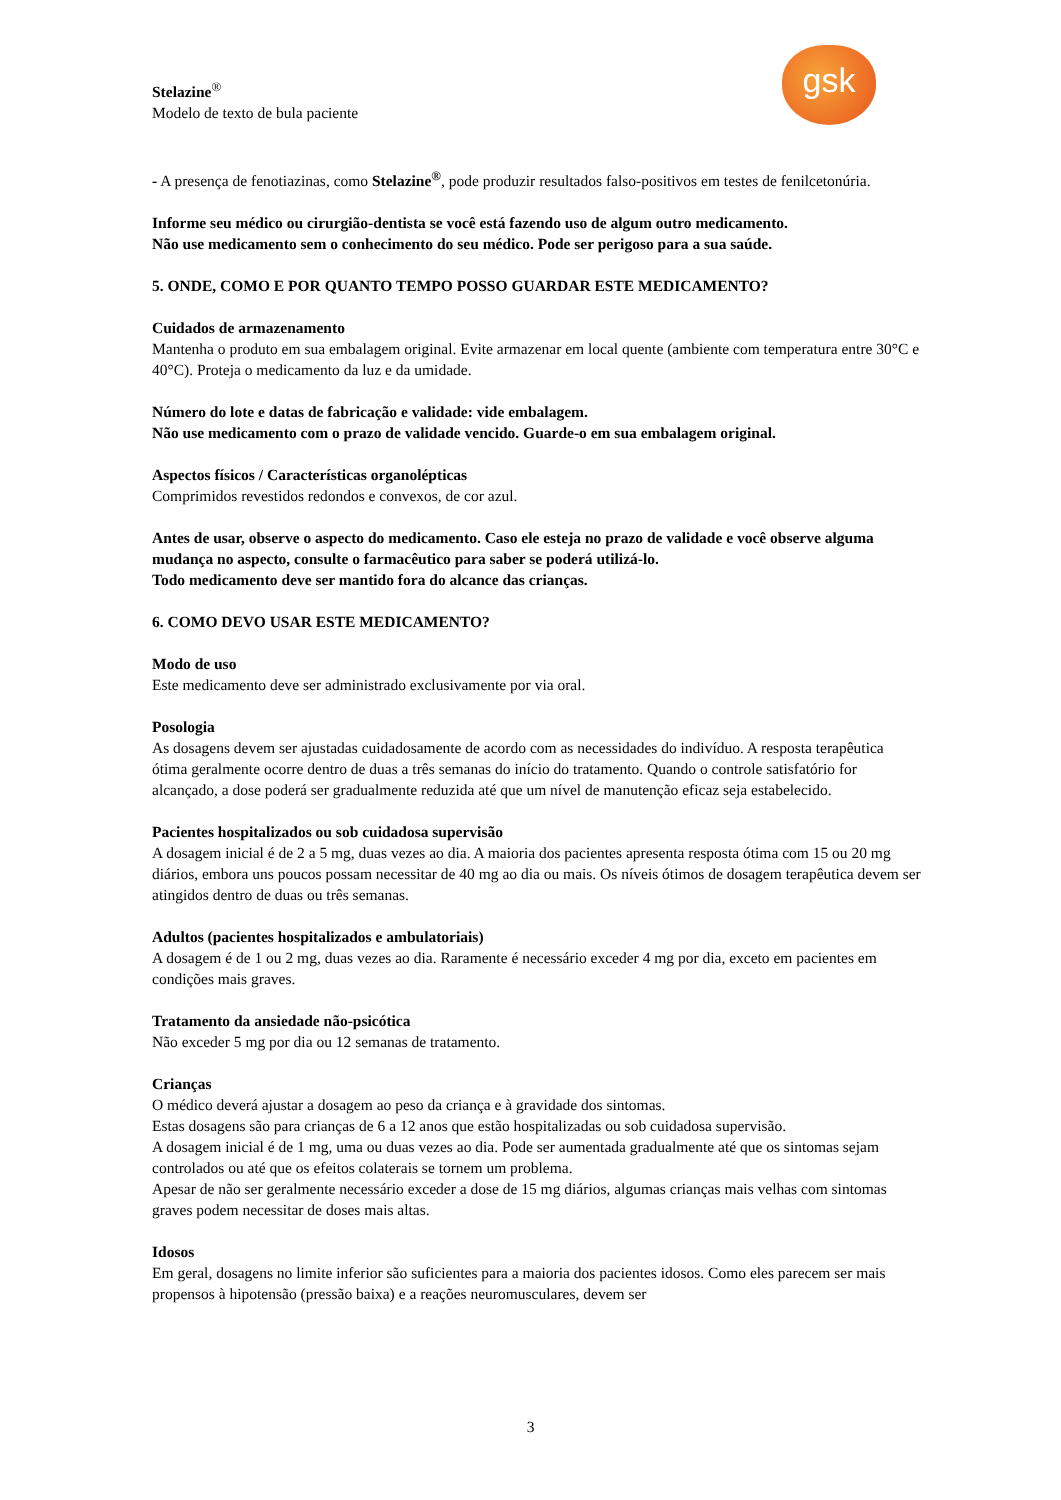gsk
Stelazine<sup>®</sup>
Modelo de texto de bula paciente
- A presença de fenotiazinas, como Stelazine<sup>®</sup>, pode produzir resultados falso-positivos em testes de fenilcetonúria.
Informe seu médico ou cirurgião-dentista se você está fazendo uso de algum outro medicamento.
Não use medicamento sem o conhecimento do seu médico. Pode ser perigoso para a sua saúde.
5. ONDE, COMO E POR QUANTO TEMPO POSSO GUARDAR ESTE MEDICAMENTO?
Cuidados de armazenamento
Mantenha o produto em sua embalagem original. Evite armazenar em local quente (ambiente com temperatura entre 30°C e 40°C). Proteja o medicamento da luz e da umidade.
Número do lote e datas de fabricação e validade: vide embalagem.
Não use medicamento com o prazo de validade vencido. Guarde-o em sua embalagem original.
Aspectos físicos / Características organolépticas
Comprimidos revestidos redondos e convexos, de cor azul.
Antes de usar, observe o aspecto do medicamento. Caso ele esteja no prazo de validade e você observe alguma mudança no aspecto, consulte o farmacêutico para saber se poderá utilizá-lo.
Todo medicamento deve ser mantido fora do alcance das crianças.
6. COMO DEVO USAR ESTE MEDICAMENTO?
Modo de uso
Este medicamento deve ser administrado exclusivamente por via oral.
Posologia
As dosagens devem ser ajustadas cuidadosamente de acordo com as necessidades do indivíduo. A resposta terapêutica ótima geralmente ocorre dentro de duas a três semanas do início do tratamento. Quando o controle satisfatório for alcançado, a dose poderá ser gradualmente reduzida até que um nível de manutenção eficaz seja estabelecido.
Pacientes hospitalizados ou sob cuidadosa supervisão
A dosagem inicial é de 2 a 5 mg, duas vezes ao dia. A maioria dos pacientes apresenta resposta ótima com 15 ou 20 mg diários, embora uns poucos possam necessitar de 40 mg ao dia ou mais. Os níveis ótimos de dosagem terapêutica devem ser atingidos dentro de duas ou três semanas.
Adultos (pacientes hospitalizados e ambulatoriais)
A dosagem é de 1 ou 2 mg, duas vezes ao dia. Raramente é necessário exceder 4 mg por dia, exceto em pacientes em condições mais graves.
Tratamento da ansiedade não-psicótica
Não exceder 5 mg por dia ou 12 semanas de tratamento.
Crianças
O médico deverá ajustar a dosagem ao peso da criança e à gravidade dos sintomas.
Estas dosagens são para crianças de 6 a 12 anos que estão hospitalizadas ou sob cuidadosa supervisão.
A dosagem inicial é de 1 mg, uma ou duas vezes ao dia. Pode ser aumentada gradualmente até que os sintomas sejam controlados ou até que os efeitos colaterais se tornem um problema.
Apesar de não ser geralmente necessário exceder a dose de 15 mg diários, algumas crianças mais velhas com sintomas graves podem necessitar de doses mais altas.
Idosos
Em geral, dosagens no limite inferior são suficientes para a maioria dos pacientes idosos. Como eles parecem ser mais propensos à hipotensão (pressão baixa) e a reações neuromusculares, devem ser
3